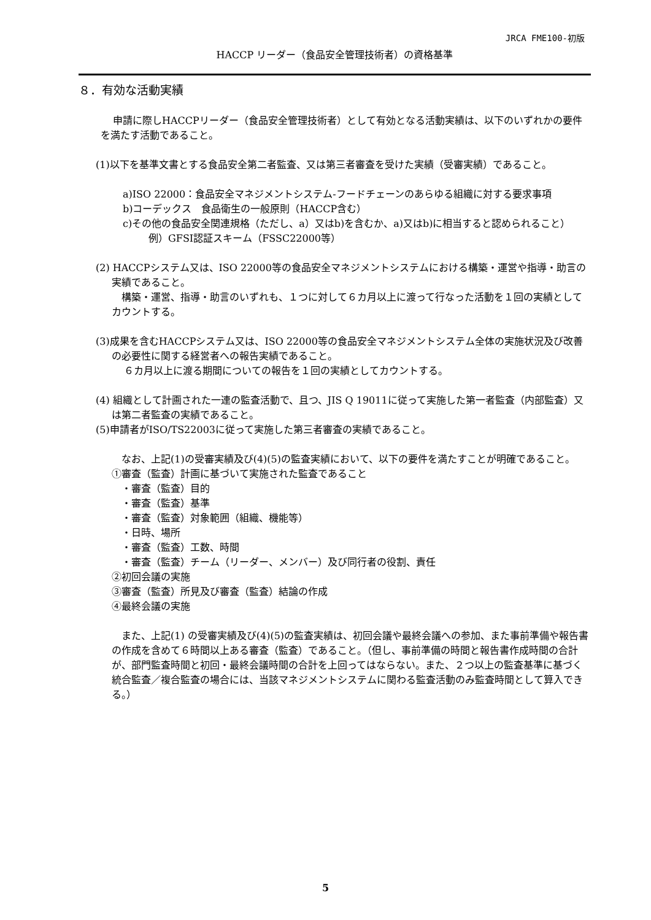JRCA FME100-初版
HACCP リーダー（食品安全管理技術者）の資格基準
８．有効な活動実績
申請に際しHACCPリーダー（食品安全管理技術者）として有効となる活動実績は、以下のいずれかの要件を満たす活動であること。
(1)以下を基準文書とする食品安全第二者監査、又は第三者審査を受けた実績（受審実績）であること。
a)ISO 22000：食品安全マネジメントシステム-フードチェーンのあらゆる組織に対する要求事項
b)コーデックス　食品衛生の一般原則（HACCP含む）
c)その他の食品安全関連規格（ただし、a）又はb)を含むか、a)又はb)に相当すると認められること）
例）GFSI認証スキーム（FSSC22000等）
(2) HACCPシステム又は、ISO 22000等の食品安全マネジメントシステムにおける構築・運営や指導・助言の実績であること。
構築・運営、指導・助言のいずれも、１つに対して６カ月以上に渡って行なった活動を１回の実績としてカウントする。
(3)成果を含むHACCPシステム又は、ISO 22000等の食品安全マネジメントシステム全体の実施状況及び改善の必要性に関する経営者への報告実績であること。
６カ月以上に渡る期間についての報告を１回の実績としてカウントする。
(4) 組織として計画された一連の監査活動で、且つ、JIS Q 19011に従って実施した第一者監査（内部監査）又は第二者監査の実績であること。
(5)申請者がISO/TS22003に従って実施した第三者審査の実績であること。
なお、上記(1)の受審実績及び(4)(5)の監査実績において、以下の要件を満たすことが明確であること。
①審査（監査）計画に基づいて実施された監査であること
・審査（監査）目的
・審査（監査）基準
・審査（監査）対象範囲（組織、機能等）
・日時、場所
・審査（監査）工数、時間
・審査（監査）チーム（リーダー、メンバー）及び同行者の役割、責任
②初回会議の実施
③審査（監査）所見及び審査（監査）結論の作成
④最終会議の実施
また、上記(1) の受審実績及び(4)(5)の監査実績は、初回会議や最終会議への参加、また事前準備や報告書の作成を含めて６時間以上ある審査（監査）であること。（但し、事前準備の時間と報告書作成時間の合計が、部門監査時間と初回・最終会議時間の合計を上回ってはならない。また、２つ以上の監査基準に基づく統合監査／複合監査の場合には、当該マネジメントシステムに関わる監査活動のみ監査時間として算入できる。）
5